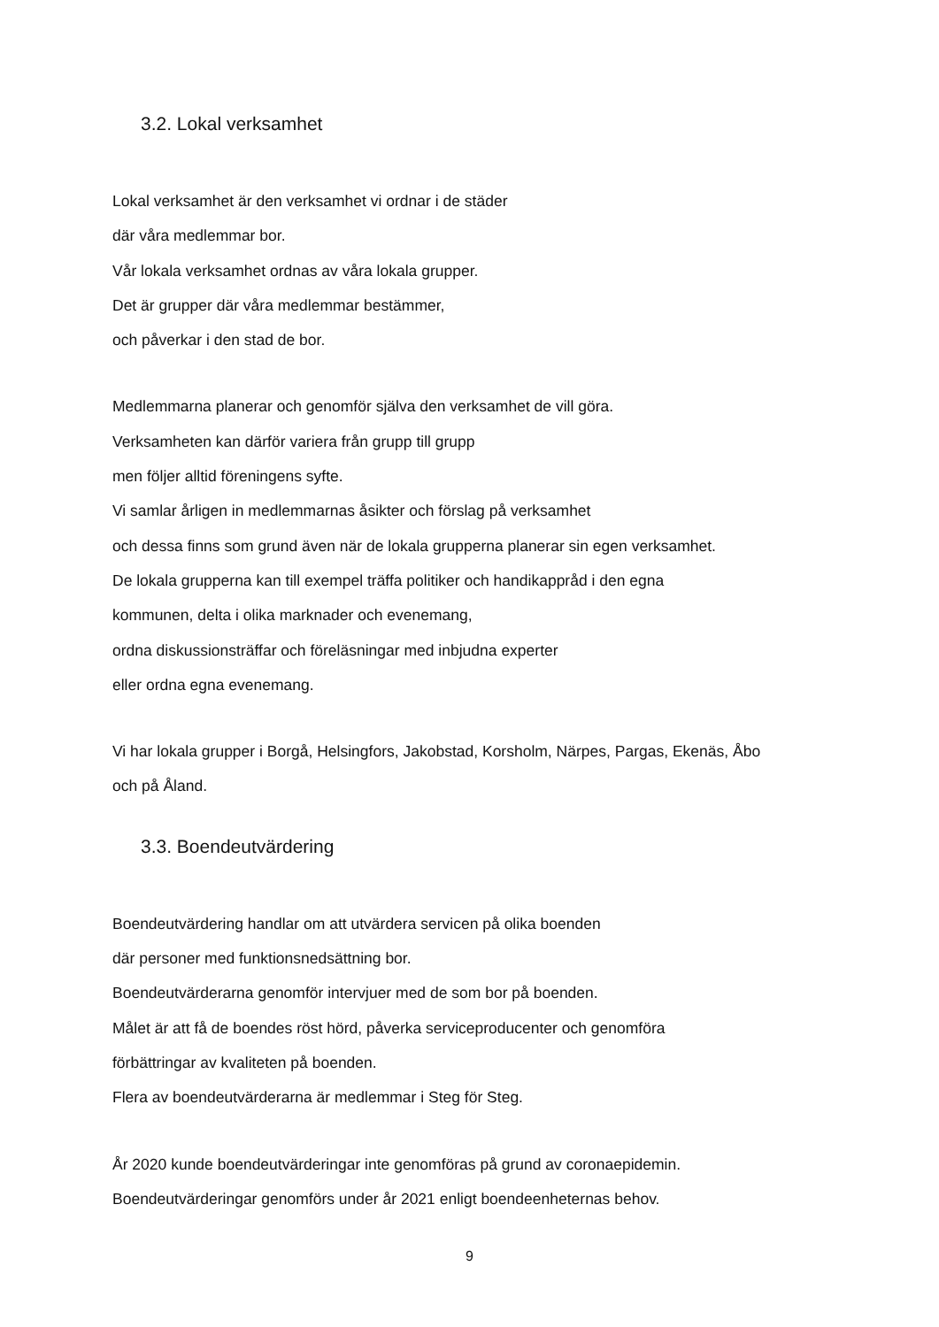3.2. Lokal verksamhet
Lokal verksamhet är den verksamhet vi ordnar i de städer
där våra medlemmar bor.
Vår lokala verksamhet ordnas av våra lokala grupper.
Det är grupper där våra medlemmar bestämmer,
och påverkar i den stad de bor.
Medlemmarna planerar och genomför själva den verksamhet de vill göra.
Verksamheten kan därför variera från grupp till grupp
men följer alltid föreningens syfte.
Vi samlar årligen in medlemmarnas åsikter och förslag på verksamhet
och dessa finns som grund även när de lokala grupperna planerar sin egen verksamhet.
De lokala grupperna kan till exempel träffa politiker och handikappråd i den egna
kommunen, delta i olika marknader och evenemang,
ordna diskussionsträffar och föreläsningar med inbjudna experter
eller ordna egna evenemang.
Vi har lokala grupper i Borgå, Helsingfors, Jakobstad, Korsholm, Närpes, Pargas, Ekenäs, Åbo
och på Åland.
3.3. Boendeutvärdering
Boendeutvärdering handlar om att utvärdera servicen på olika boenden
där personer med funktionsnedsättning bor.
Boendeutvärderarna genomför intervjuer med de som bor på boenden.
Målet är att få de boendes röst hörd, påverka serviceproducenter och genomföra
förbättringar av kvaliteten på boenden.
Flera av boendeutvärderarna är medlemmar i Steg för Steg.
År 2020 kunde boendeutvärderingar inte genomföras på grund av coronaepidemin.
Boendeutvärderingar genomförs under år 2021 enligt boendeenheternas behov.
9